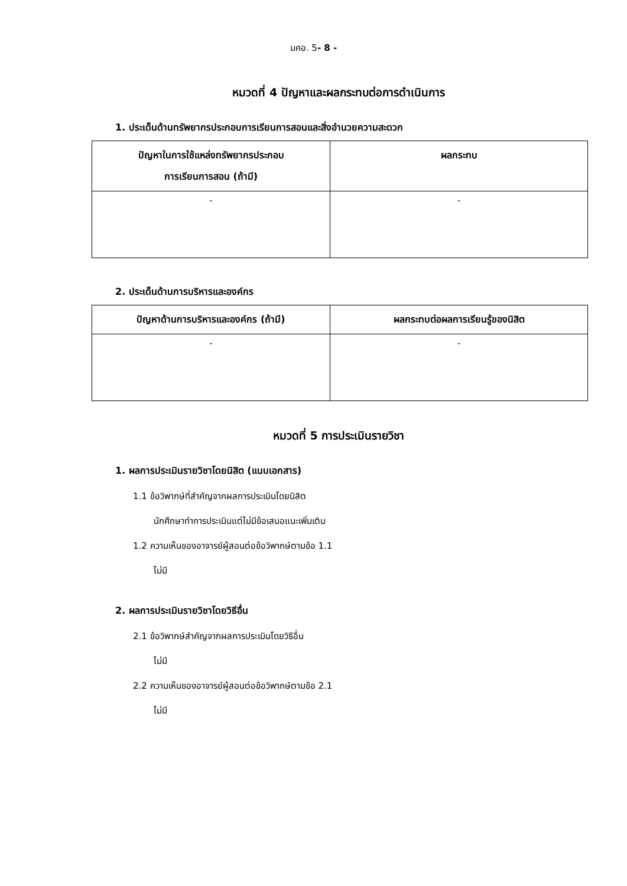มคอ. 5- 8 -
หมวดที่ 4 ปัญหาและผลกระทบต่อการดำเนินการ
1. ประเด็นด้านทรัพยากรประกอบการเรียนการสอนและสิ่งอำนวยความสะดวก
| ปัญหาในการใช้แหล่งทรัพยากรประกอบ การเรียนการสอน (ถ้ามี) | ผลกระทบ |
| --- | --- |
| - | - |
2. ประเด็นด้านการบริหารและองค์กร
| ปัญหาด้านการบริหารและองค์กร (ถ้ามี) | ผลกระทบต่อผลการเรียนรู้ของนิสิต |
| --- | --- |
| - | - |
หมวดที่ 5 การประเมินรายวิชา
1. ผลการประเมินรายวิชาโดยนิสิต (แนบเอกสาร)
1.1 ข้อวิพากษ์ที่สำคัญจากผลการประเมินโดยนิสิต
นักศึกษาทำการประเมินแต่ไม่มีข้อเสนอแนะเพิ่มเติม
1.2 ความเห็นของอาจารย์ผู้สอนต่อข้อวิพากษ์ตามข้อ 1.1
ไม่มี
2. ผลการประเมินรายวิชาโดยวิธีอื่น
2.1 ข้อวิพากษ์สำคัญจากผลการประเมินโดยวิธีอื่น
ไม่มี
2.2 ความเห็นของอาจารย์ผู้สอนต่อข้อวิพากษ์ตามข้อ 2.1
ไม่มี